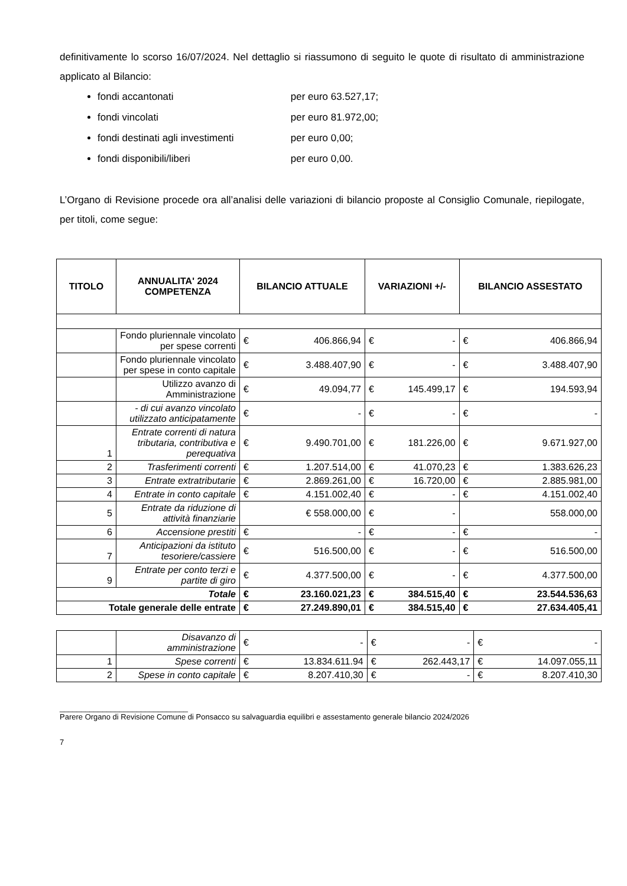definitivamente lo scorso 16/07/2024. Nel dettaglio si riassumono di seguito le quote di risultato di amministrazione applicato al Bilancio:
fondi accantonati per euro 63.527,17;
fondi vincolati per euro 81.972,00;
fondi destinati agli investimenti per euro 0,00;
fondi disponibili/liberi per euro 0,00.
L’Organo di Revisione procede ora all’analisi delle variazioni di bilancio proposte al Consiglio Comunale, riepilogate, per titoli, come segue:
| TITOLO | ANNUALITA' 2024 COMPETENZA | BILANCIO ATTUALE | | VARIAZIONI +/- | | BILANCIO ASSESTATO | |
| --- | --- | --- | --- | --- | --- | --- | --- |
| | Fondo pluriennale vincolato per spese correnti | € | 406.866,94 | € | - | € | 406.866,94 |
| | Fondo pluriennale vincolato per spese in conto capitale | € | 3.488.407,90 | € | - | € | 3.488.407,90 |
| | Utilizzo avanzo di Amministrazione | € | 49.094,77 | € | 145.499,17 | € | 194.593,94 |
| | - di cui avanzo vincolato utilizzato anticipatamente | € | - | € | - | € | - |
| 1 | Entrate correnti di natura tributaria, contributiva e perequativa | € | 9.490.701,00 | € | 181.226,00 | € | 9.671.927,00 |
| 2 | Trasferimenti correnti | € | 1.207.514,00 | € | 41.070,23 | € | 1.383.626,23 |
| 3 | Entrate extratributarie | € | 2.869.261,00 | € | 16.720,00 | € | 2.885.981,00 |
| 4 | Entrate in conto capitale | € | 4.151.002,40 | € | - | € | 4.151.002,40 |
| 5 | Entrate da riduzione di attività finanziarie | | € 558.000,00 | € | - | | 558.000,00 |
| 6 | Accensione prestiti | € | - | € | - | € | - |
| 7 | Anticipazioni da istituto tesoriere/cassiere | € | 516.500,00 | € | - | € | 516.500,00 |
| 9 | Entrate per conto terzi e partite di giro | € | 4.377.500,00 | € | - | € | 4.377.500,00 |
| Totale | | € | 23.160.021,23 | € | 384.515,40 | € | 23.544.536,63 |
| Totale generale delle entrate | | € | 27.249.890,01 | € | 384.515,40 | € | 27.634.405,41 |
| | Disavanzo di amministrazione | € | - | € | - | € | - |
| 1 | Spese correnti | € | 13.834.611.94 | € | 262.443,17 | € | 14.097.055,11 |
| 2 | Spese in conto capitale | € | 8.207.410,30 | € | - | € | 8.207.410,30 |
______________________________
Parere Organo di Revisione Comune di Ponsacco su salvaguardia equilibri e assestamento generale bilancio 2024/2026
7